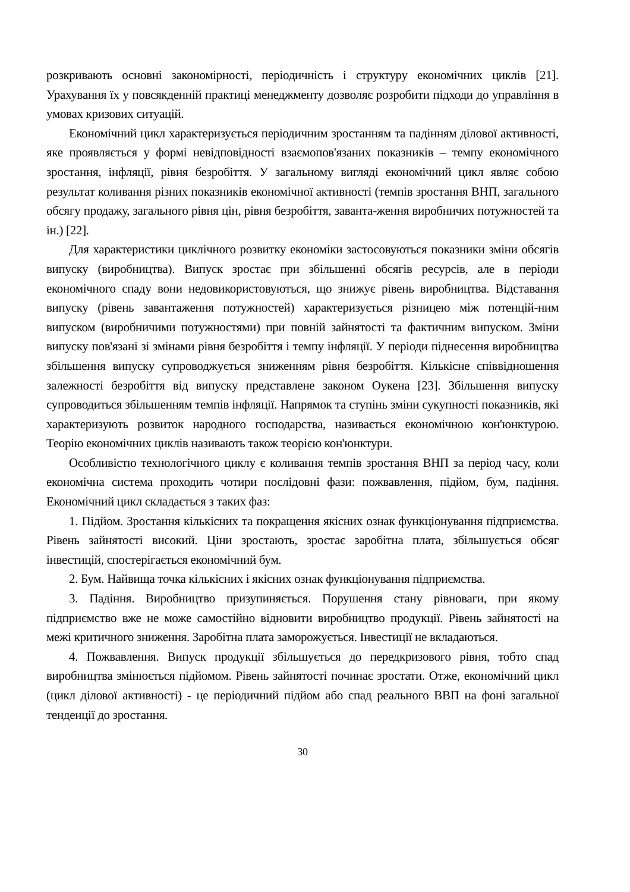розкривають основні закономірності, періодичність і структуру економічних циклів [21]. Урахування їх у повсякденній практиці менеджменту дозволяє розробити підходи до управління в умовах кризових ситуацій.
Економічний цикл характеризується періодичним зростанням та падінням ділової активності, яке проявляється у формі невідповідності взаємопов'язаних показників – темпу економічного зростання, інфляції, рівня безробіття. У загальному вигляді економічний цикл являє собою результат коливання різних показників економічної активності (темпів зростання ВНП, загального обсягу продажу, загального рівня цін, рівня безробіття, заванта-ження виробничих потужностей та ін.) [22].
Для характеристики циклічного розвитку економіки застосовуються показники зміни обсягів випуску (виробництва). Випуск зростає при збільшенні обсягів ресурсів, але в періоди економічного спаду вони недовикористовуються, що знижує рівень виробництва. Відставання випуску (рівень завантаження потужностей) характеризується різницею між потенцій-ним випуском (виробничими потужностями) при повній зайнятості та фактичним випуском. Зміни випуску пов'язані зі змінами рівня безробіття і темпу інфляції. У періоди піднесення виробництва збільшення випуску супроводжується зниженням рівня безробіття. Кількісне співвідношення залежності безробіття від випуску представлене законом Оукена [23]. Збільшення випуску супроводиться збільшенням темпів інфляції. Напрямок та ступінь зміни сукупності показників, які характеризують розвиток народного господарства, називається економічною кон'юнктурою. Теорію економічних циклів називають також теорією кон'юнктури.
Особливістю технологічного циклу є коливання темпів зростання ВНП за період часу, коли економічна система проходить чотири послідовні фази: пожвавлення, підйом, бум, падіння. Економічний цикл складається з таких фаз:
1. Підйом. Зростання кількісних та покращення якісних ознак функціонування підприємства. Рівень зайнятості високий. Ціни зростають, зростає заробітна плата, збільшується обсяг інвестицій, спостерігається економічний бум.
2. Бум. Найвища точка кількісних і якісних ознак функціонування підприємства.
3. Падіння. Виробництво призупиняється. Порушення стану рівноваги, при якому підприємство вже не може самостійно відновити виробництво продукції. Рівень зайнятості на межі критичного зниження. Заробітна плата заморожується. Інвестиції не вкладаються.
4. Пожвавлення. Випуск продукції збільшується до передкризового рівня, тобто спад виробництва змінюється підйомом. Рівень зайнятості починає зростати. Отже, економічний цикл (цикл ділової активності) - це періодичний підйом або спад реального ВВП на фоні загальної тенденції до зростання.
30